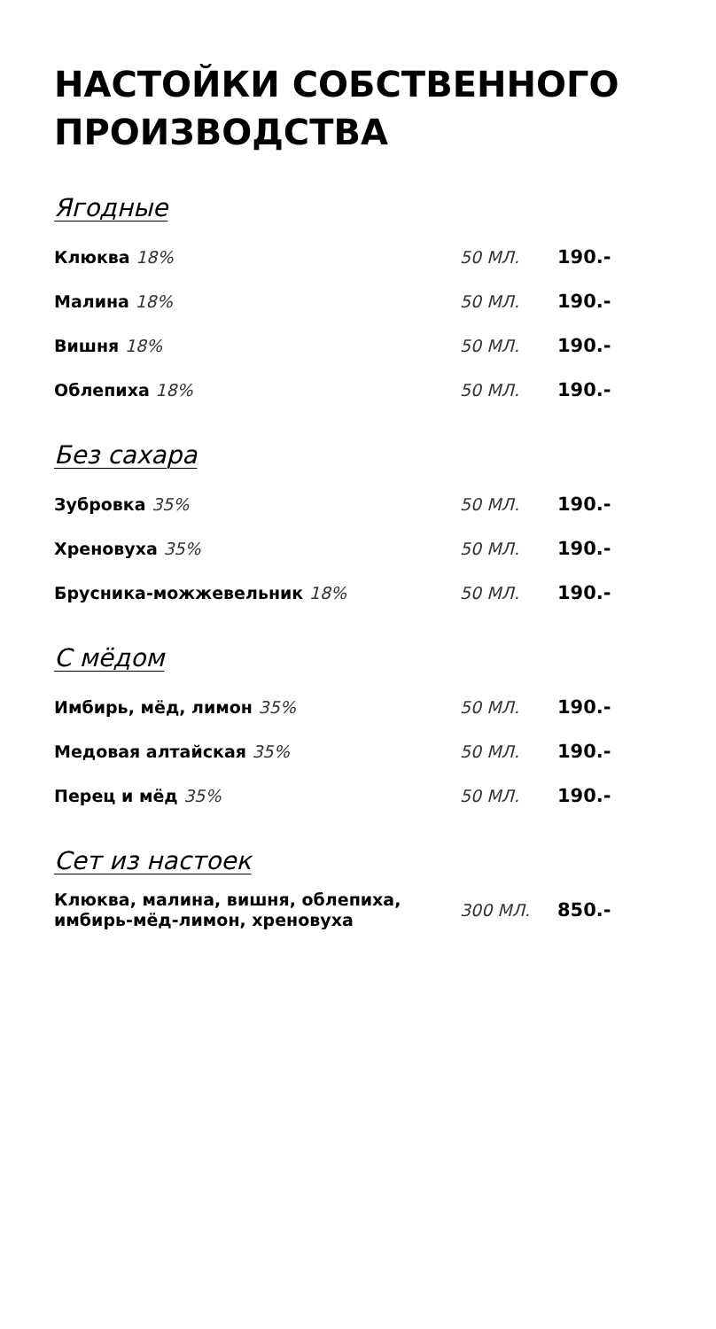НАСТОЙКИ СОБСТВЕННОГО
ПРОИЗВОДСТВА
Ягодные
| Клюква 18% | 50 МЛ. | 190.- |
| Малина 18% | 50 МЛ. | 190.- |
| Вишня 18% | 50 МЛ. | 190.- |
| Облепиха 18% | 50 МЛ. | 190.- |
Без сахара
| Зубровка 35% | 50 МЛ. | 190.- |
| Хреновуха 35% | 50 МЛ. | 190.- |
| Брусника-можжевельник 18% | 50 МЛ. | 190.- |
С мёдом
| Имбирь, мёд, лимон 35% | 50 МЛ. | 190.- |
| Медовая алтайская 35% | 50 МЛ. | 190.- |
| Перец и мёд 35% | 50 МЛ. | 190.- |
Сет из настоек
| Клюква, малина, вишня, облепиха, имбирь-мёд-лимон, хреновуха | 300 МЛ. | 850.- |